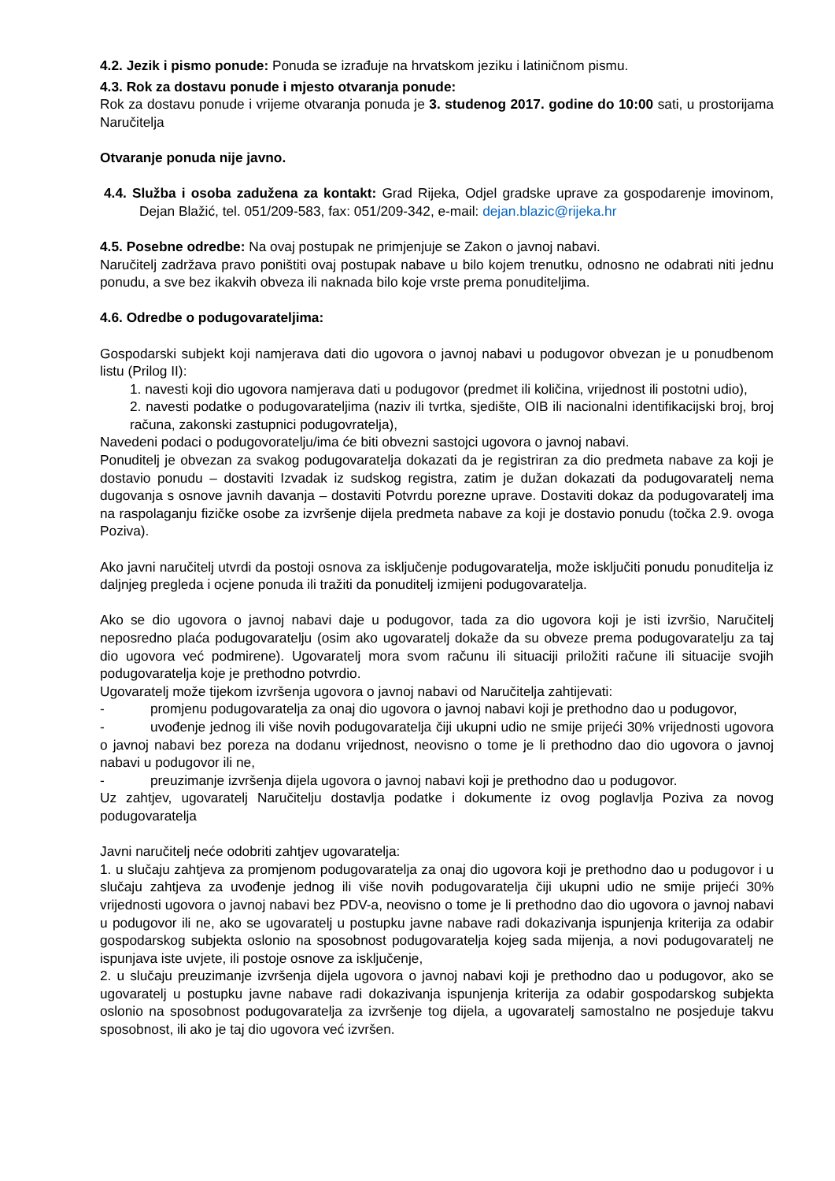4.2. Jezik i pismo ponude: Ponuda se izrađuje na hrvatskom jeziku i latiničnom pismu.
4.3. Rok za dostavu ponude i mjesto otvaranja ponude:
Rok za dostavu ponude i vrijeme otvaranja ponuda je 3. studenog 2017. godine do 10:00 sati, u prostorijama Naručitelja
Otvaranje ponuda nije javno.
4.4. Služba i osoba zadužena za kontakt: Grad Rijeka, Odjel gradske uprave za gospodarenje imovinom, Dejan Blažić, tel. 051/209-583, fax: 051/209-342, e-mail: dejan.blazic@rijeka.hr
4.5. Posebne odredbe: Na ovaj postupak ne primjenjuje se Zakon o javnoj nabavi.
Naručitelj zadržava pravo poništiti ovaj postupak nabave u bilo kojem trenutku, odnosno ne odabrati niti jednu ponudu, a sve bez ikakvih obveza ili naknada bilo koje vrste prema ponuditeljima.
4.6. Odredbe o podugovarateljima:
Gospodarski subjekt koji namjerava dati dio ugovora o javnoj nabavi u podugovor obvezan je u ponudbenom listu (Prilog II):
1. navesti koji dio ugovora namjerava dati u podugovor (predmet ili količina, vrijednost ili postotni udio),
2. navesti podatke o podugovarateljima (naziv ili tvrtka, sjedište, OIB ili nacionalni identifikacijski broj, broj računa, zakonski zastupnici podugovratelja),
Navedeni podaci o podugovoratelju/ima će biti obvezni sastojci ugovora o javnoj nabavi.
Ponuditelj je obvezan za svakog podugovaratelja dokazati da je registriran za dio predmeta nabave za koji je dostavio ponudu – dostaviti Izvadak iz sudskog registra, zatim je dužan dokazati da podugovaratelj nema dugovanja s osnove javnih davanja – dostaviti Potvrdu porezne uprave. Dostaviti dokaz da podugovaratelj ima na raspolaganju fizičke osobe za izvršenje dijela predmeta nabave za koji je dostavio ponudu (točka 2.9. ovoga Poziva).
Ako javni naručitelj utvrdi da postoji osnova za isključenje podugovaratelja, može isključiti ponudu ponuditelja iz daljnjeg pregleda i ocjene ponuda ili tražiti da ponuditelj izmijeni podugovaratelja.
Ako se dio ugovora o javnoj nabavi daje u podugovor, tada za dio ugovora koji je isti izvršio, Naručitelj neposredno plaća podugovaratelju (osim ako ugovaratelj dokaže da su obveze prema podugovaratelju za taj dio ugovora već podmirene). Ugovaratelj mora svom računu ili situaciji priložiti račune ili situacije svojih podugovaratelja koje je prethodno potvrdio.
Ugovaratelj može tijekom izvršenja ugovora o javnoj nabavi od Naručitelja zahtijevati:
- promjenu podugovaratelja za onaj dio ugovora o javnoj nabavi koji je prethodno dao u podugovor,
- uvođenje jednog ili više novih podugovaratelja čiji ukupni udio ne smije prijeći 30% vrijednosti ugovora o javnoj nabavi bez poreza na dodanu vrijednost, neovisno o tome je li prethodno dao dio ugovora o javnoj nabavi u podugovor ili ne,
- preuzimanje izvršenja dijela ugovora o javnoj nabavi koji je prethodno dao u podugovor.
Uz zahtjev, ugovaratelj Naručitelju dostavlja podatke i dokumente iz ovog poglavlja Poziva za novog podugovaratelja
Javni naručitelj neće odobriti zahtjev ugovaratelja:
1. u slučaju zahtjeva za promjenom podugovaratelja za onaj dio ugovora koji je prethodno dao u podugovor i u slučaju zahtjeva za uvođenje jednog ili više novih podugovaratelja čiji ukupni udio ne smije prijeći 30% vrijednosti ugovora o javnoj nabavi bez PDV-a, neovisno o tome je li prethodno dao dio ugovora o javnoj nabavi u podugovor ili ne, ako se ugovaratelj u postupku javne nabave radi dokazivanja ispunjenja kriterija za odabir gospodarskog subjekta oslonio na sposobnost podugovaratelja kojeg sada mijenja, a novi podugovaratelj ne ispunjava iste uvjete, ili postoje osnove za isključenje,
2. u slučaju preuzimanje izvršenja dijela ugovora o javnoj nabavi koji je prethodno dao u podugovor, ako se ugovaratelj u postupku javne nabave radi dokazivanja ispunjenja kriterija za odabir gospodarskog subjekta oslonio na sposobnost podugovaratelja za izvršenje tog dijela, a ugovaratelj samostalno ne posjeduje takvu sposobnost, ili ako je taj dio ugovora već izvršen.